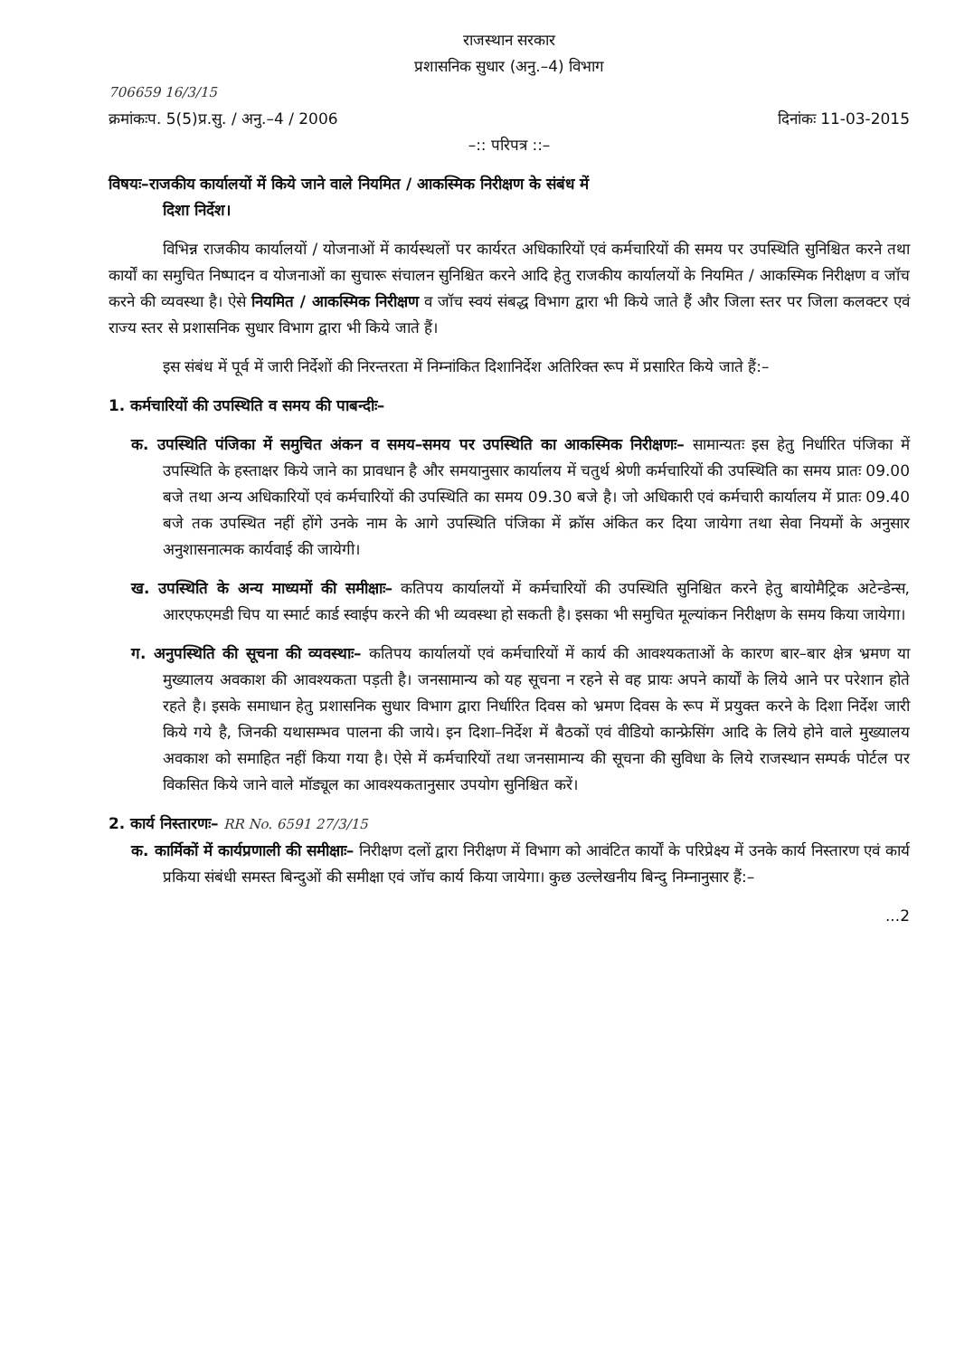राजस्थान सरकार
प्रशासनिक सुधार (अनु.–4) विभाग
706659 16/3/15
क्रमांकःप. 5(5)प्र.सु. / अनु.–4 / 2006 दिनांकः 11-03-2015
–:: परिपत्र ::–
विषयः–राजकीय कार्यालयों में किये जाने वाले नियमित / आकस्मिक निरीक्षण के संबंध में
दिशा निर्देश।
विभिन्न राजकीय कार्यालयों / योजनाओं में कार्यस्थलों पर कार्यरत अधिकारियों एवं कर्मचारियों की समय पर उपस्थिति सुनिश्चित करने तथा कार्यों का समुचित निष्पादन व योजनाओं का सुचारू संचालन सुनिश्चित करने आदि हेतु राजकीय कार्यालयों के नियमित / आकस्मिक निरीक्षण व जॉच करने की व्यवस्था है। ऐसे नियमित / आकस्मिक निरीक्षण व जॉच स्वयं संबद्ध विभाग द्वारा भी किये जाते हैं और जिला स्तर पर जिला कलक्टर एवं राज्य स्तर से प्रशासनिक सुधार विभाग द्वारा भी किये जाते हैं।
इस संबंध में पूर्व में जारी निर्देशों की निरन्तरता में निम्नांकित दिशानिर्देश अतिरिक्त रूप में प्रसारित किये जाते हैं:–
1. कर्मचारियों की उपस्थिति व समय की पाबन्दीः–
क. उपस्थिति पंजिका में समुचित अंकन व समय–समय पर उपस्थिति का आकस्मिक निरीक्षणः– सामान्यतः इस हेतु निर्धारित पंजिका में उपस्थिति के हस्ताक्षर किये जाने का प्रावधान है और समयानुसार कार्यालय में चतुर्थ श्रेणी कर्मचारियों की उपस्थिति का समय प्रातः 09.00 बजे तथा अन्य अधिकारियों एवं कर्मचारियों की उपस्थिति का समय 09.30 बजे है। जो अधिकारी एवं कर्मचारी कार्यालय में प्रातः 09.40 बजे तक उपस्थित नहीं होंगे उनके नाम के आगे उपस्थिति पंजिका में क्रॉस अंकित कर दिया जायेगा तथा सेवा नियमों के अनुसार अनुशासनात्मक कार्यवाई की जायेगी।
ख. उपस्थिति के अन्य माध्यमों की समीक्षाः– कतिपय कार्यालयों में कर्मचारियों की उपस्थिति सुनिश्चित करने हेतु बायोमैट्रिक अटेन्डेन्स, आरएफएमडी चिप या स्मार्ट कार्ड स्वाईप करने की भी व्यवस्था हो सकती है। इसका भी समुचित मूल्यांकन निरीक्षण के समय किया जायेगा।
ग. अनुपस्थिति की सूचना की व्यवस्थाः– कतिपय कार्यालयों एवं कर्मचारियों में कार्य की आवश्यकताओं के कारण बार–बार क्षेत्र भ्रमण या मुख्यालय अवकाश की आवश्यकता पड़ती है। जनसामान्य को यह सूचना न रहने से वह प्रायः अपने कार्यों के लिये आने पर परेशान होते रहते है। इसके समाधान हेतु प्रशासनिक सुधार विभाग द्वारा निर्धारित दिवस को भ्रमण दिवस के रूप में प्रयुक्त करने के दिशा निर्देश जारी किये गये है, जिनकी यथासम्भव पालना की जाये। इन दिशा–निर्देश में बैठकों एवं वीडियो कान्फ्रेसिंग आदि के लिये होने वाले मुख्यालय अवकाश को समाहित नहीं किया गया है। ऐसे में कर्मचारियों तथा जनसामान्य की सूचना की सुविधा के लिये राजस्थान सम्पर्क पोर्टल पर विकसित किये जाने वाले मॉड्यूल का आवश्यकतानुसार उपयोग सुनिश्चित करें।
2. कार्य निस्तारणः– RR No. 6591 27/3/15
क. कार्मिकों में कार्यप्रणाली की समीक्षाः– निरीक्षण दलों द्वारा निरीक्षण में विभाग को आवंटित कार्यों के परिप्रेक्ष्य में उनके कार्य निस्तारण एवं कार्य प्रकिया संबंधी समस्त बिन्दुओं की समीक्षा एवं जॉच कार्य किया जायेगा। कुछ उल्लेखनीय बिन्दु निम्नानुसार हैं:–
...2